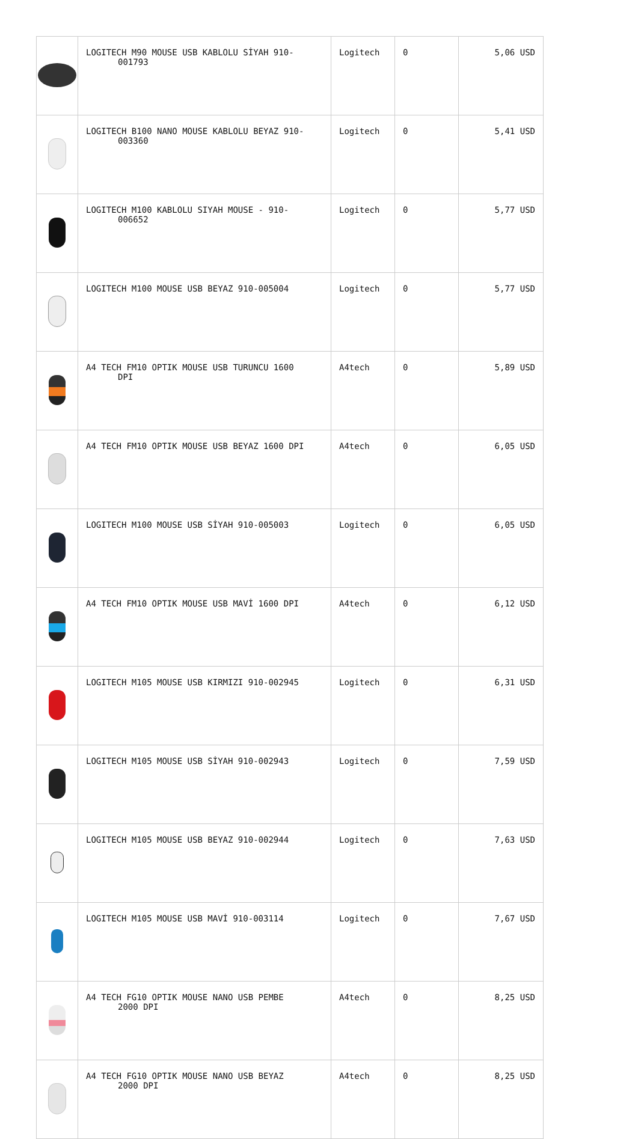| | LOGITECH M90 MOUSE USB KABLOLU SİYAH 910- 001793 | Logitech | 0 | 5,06 USD |
| | LOGITECH B100 NANO MOUSE KABLOLU BEYAZ 910- 003360 | Logitech | 0 | 5,41 USD |
| | LOGITECH M100 KABLOLU SIYAH MOUSE - 910- 006652 | Logitech | 0 | 5,77 USD |
| | LOGITECH M100 MOUSE USB BEYAZ 910-005004 | Logitech | 0 | 5,77 USD |
| | A4 TECH FM10 OPTIK MOUSE USB TURUNCU 1600 DPI | A4tech | 0 | 5,89 USD |
| | A4 TECH FM10 OPTIK MOUSE USB BEYAZ 1600 DPI | A4tech | 0 | 6,05 USD |
| | LOGITECH M100 MOUSE USB SİYAH 910-005003 | Logitech | 0 | 6,05 USD |
| | A4 TECH FM10 OPTIK MOUSE USB MAVİ 1600 DPI | A4tech | 0 | 6,12 USD |
| | LOGITECH M105 MOUSE USB KIRMIZI 910-002945 | Logitech | 0 | 6,31 USD |
| | LOGITECH M105 MOUSE USB SİYAH 910-002943 | Logitech | 0 | 7,59 USD |
| | LOGITECH M105 MOUSE USB BEYAZ 910-002944 | Logitech | 0 | 7,63 USD |
| | LOGITECH M105 MOUSE USB MAVİ 910-003114 | Logitech | 0 | 7,67 USD |
| | A4 TECH FG10 OPTIK MOUSE NANO USB PEMBE 2000 DPI | A4tech | 0 | 8,25 USD |
| | A4 TECH FG10 OPTIK MOUSE NANO USB BEYAZ 2000 DPI | A4tech | 0 | 8,25 USD |